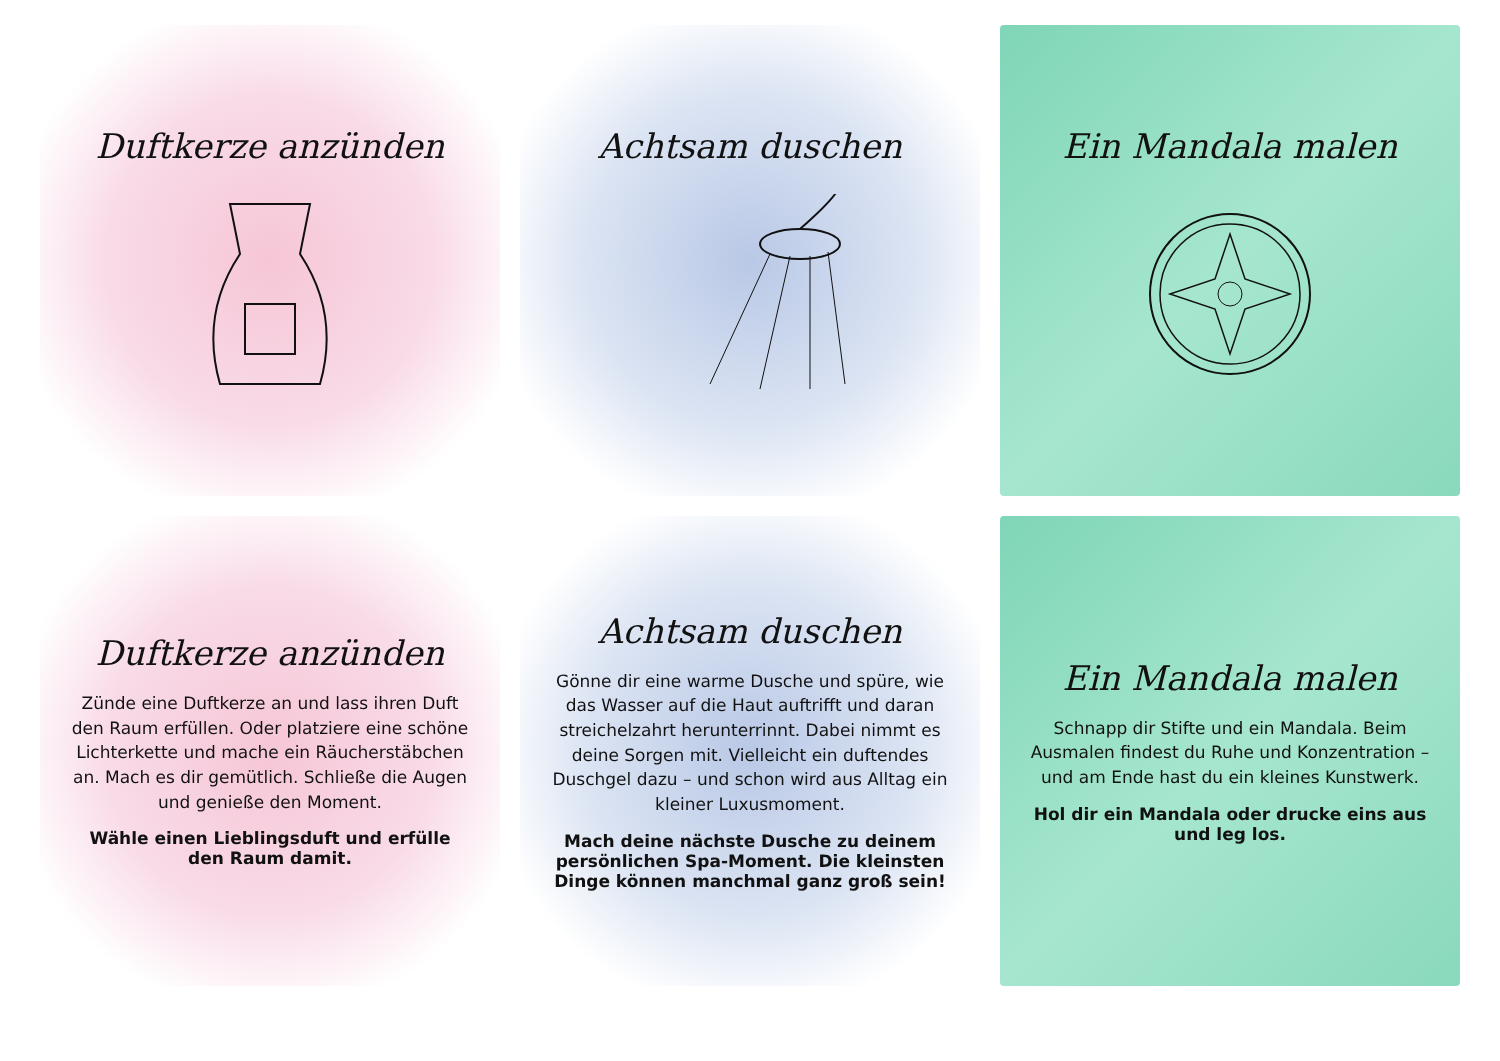Duftkerze anzünden
Achtsam duschen
Ein Mandala malen
Duftkerze anzünden
Zünde eine Duftkerze an und lass ihren Duft den Raum erfüllen. Oder platziere eine schöne Lichterkette und mache ein Räucherstäbchen an. Mach es dir gemütlich. Schließe die Augen und genieße den Moment.
Wähle einen Lieblingsduft und erfülle den Raum damit.
Achtsam duschen
Gönne dir eine warme Dusche und spüre, wie das Wasser auf die Haut auftrifft und daran streichelzahrt herunterrinnt. Dabei nimmt es deine Sorgen mit. Vielleicht ein duftendes Duschgel dazu – und schon wird aus Alltag ein kleiner Luxusmoment.
Mach deine nächste Dusche zu deinem persönlichen Spa-Moment. Die kleinsten Dinge können manchmal ganz groß sein!
Ein Mandala malen
Schnapp dir Stifte und ein Mandala. Beim Ausmalen findest du Ruhe und Konzentration – und am Ende hast du ein kleines Kunstwerk.
Hol dir ein Mandala oder drucke eins aus und leg los.